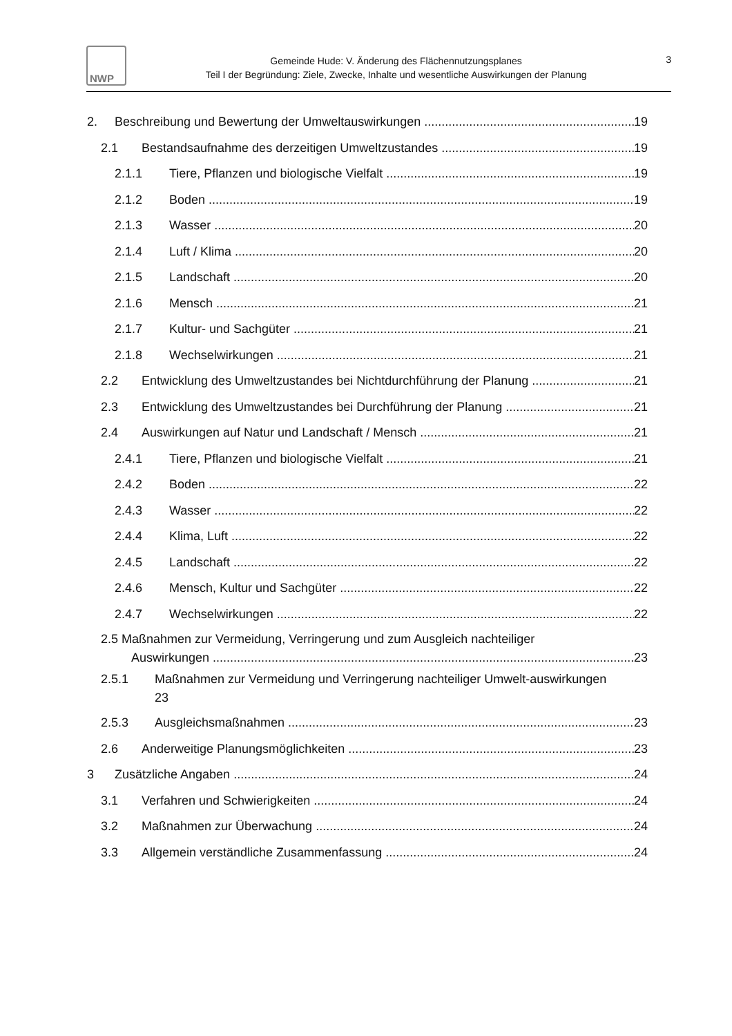NWP
Gemeinde Hude: V. Änderung des Flächennutzungsplanes
Teil I der Begründung: Ziele, Zwecke, Inhalte und wesentliche Auswirkungen der Planung
3
2. Beschreibung und Bewertung der Umweltauswirkungen 19
2.1 Bestandsaufnahme des derzeitigen Umweltzustandes 19
2.1.1 Tiere, Pflanzen und biologische Vielfalt 19
2.1.2 Boden 19
2.1.3 Wasser 20
2.1.4 Luft / Klima 20
2.1.5 Landschaft 20
2.1.6 Mensch 21
2.1.7 Kultur- und Sachgüter 21
2.1.8 Wechselwirkungen 21
2.2 Entwicklung des Umweltzustandes bei Nichtdurchführung der Planung 21
2.3 Entwicklung des Umweltzustandes bei Durchführung der Planung 21
2.4 Auswirkungen auf Natur und Landschaft / Mensch 21
2.4.1 Tiere, Pflanzen und biologische Vielfalt 21
2.4.2 Boden 22
2.4.3 Wasser 22
2.4.4 Klima, Luft 22
2.4.5 Landschaft 22
2.4.6 Mensch, Kultur und Sachgüter 22
2.4.7 Wechselwirkungen 22
2.5 Maßnahmen zur Vermeidung, Verringerung und zum Ausgleich nachteiliger
Auswirkungen 23
2.5.1 Maßnahmen zur Vermeidung und Verringerung nachteiliger Umwelt-auswirkungen
23
2.5.3 Ausgleichsmaßnahmen 23
2.6 Anderweitige Planungsmöglichkeiten 23
3 Zusätzliche Angaben 24
3.1 Verfahren und Schwierigkeiten 24
3.2 Maßnahmen zur Überwachung 24
3.3 Allgemein verständliche Zusammenfassung 24